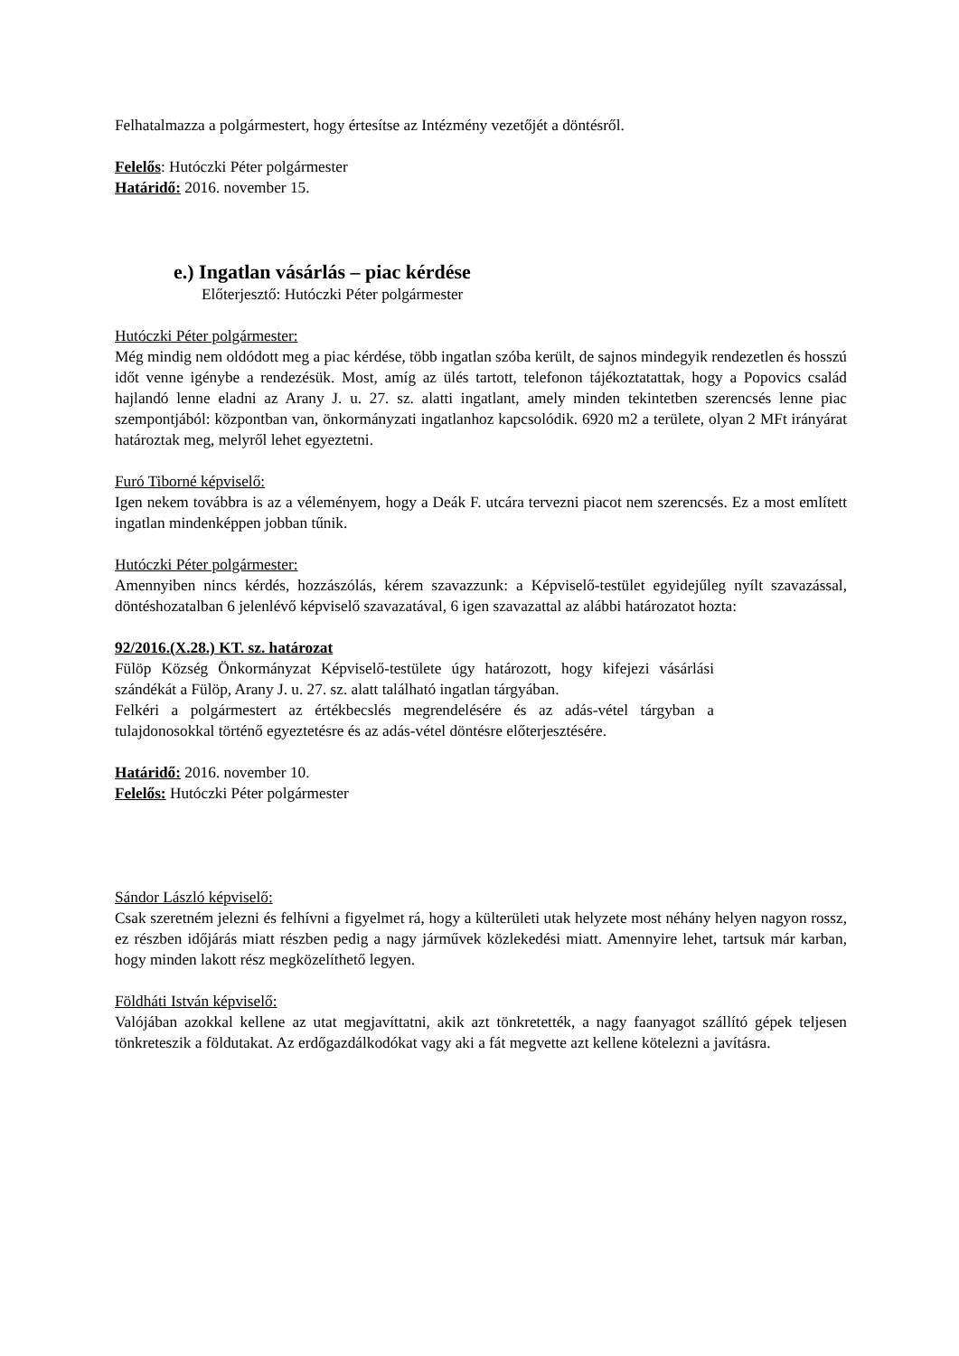Felhatalmazza a polgármestert, hogy értesítse az Intézmény vezetőjét a döntésről.
Felelős: Hutóczki Péter polgármester
Határidő: 2016. november 15.
e.) Ingatlan vásárlás – piac kérdése
Előterjesztő: Hutóczki Péter polgármester
Hutóczki Péter polgármester:
Még mindig nem oldódott meg a piac kérdése, több ingatlan szóba került, de sajnos mindegyik rendezetlen és hosszú időt venne igénybe a rendezésük. Most, amíg az ülés tartott, telefonon tájékoztatattak, hogy a Popovics család hajlandó lenne eladni az Arany J. u. 27. sz. alatti ingatlant, amely minden tekintetben szerencsés lenne piac szempontjából: központban van, önkormányzati ingatlanhoz kapcsolódik. 6920 m2 a területe, olyan 2 MFt irányárat határoztak meg, melyről lehet egyeztetni.
Furó Tiborné képviselő:
Igen nekem továbbra is az a véleményem, hogy a Deák F. utcára tervezni piacot nem szerencsés. Ez a most említett ingatlan mindenképpen jobban tűnik.
Hutóczki Péter polgármester:
Amennyiben nincs kérdés, hozzászólás, kérem szavazzunk: a Képviselő-testület egyidejűleg nyílt szavazással, döntéshozatalban 6 jelenlévő képviselő szavazatával, 6 igen szavazattal az alábbi határozatot hozta:
92/2016.(X.28.) KT. sz. határozat
Fülöp Község Önkormányzat Képviselő-testülete úgy határozott, hogy kifejezi vásárlási szándékát a Fülöp, Arany J. u. 27. sz. alatt található ingatlan tárgyában.
Felkéri a polgármestert az értékbecslés megrendelésére és az adás-vétel tárgyban a tulajdonosokkal történő egyeztetésre és az adás-vétel döntésre előterjesztésére.
Határidő: 2016. november 10.
Felelős: Hutóczki Péter polgármester
Sándor László képviselő:
Csak szeretném jelezni és felhívni a figyelmet rá, hogy a külterületi utak helyzete most néhány helyen nagyon rossz, ez részben időjárás miatt részben pedig a nagy járművek közlekedési miatt. Amennyire lehet, tartsuk már karban, hogy minden lakott rész megközelíthető legyen.
Földháti István képviselő:
Valójában azokkal kellene az utat megjavíttatni, akik azt tönkretették, a nagy faanyagot szállító gépek teljesen tönkreteszik a földutakat. Az erdőgazdálkodókat vagy aki a fát megvette azt kellene kötelezni a javításra.